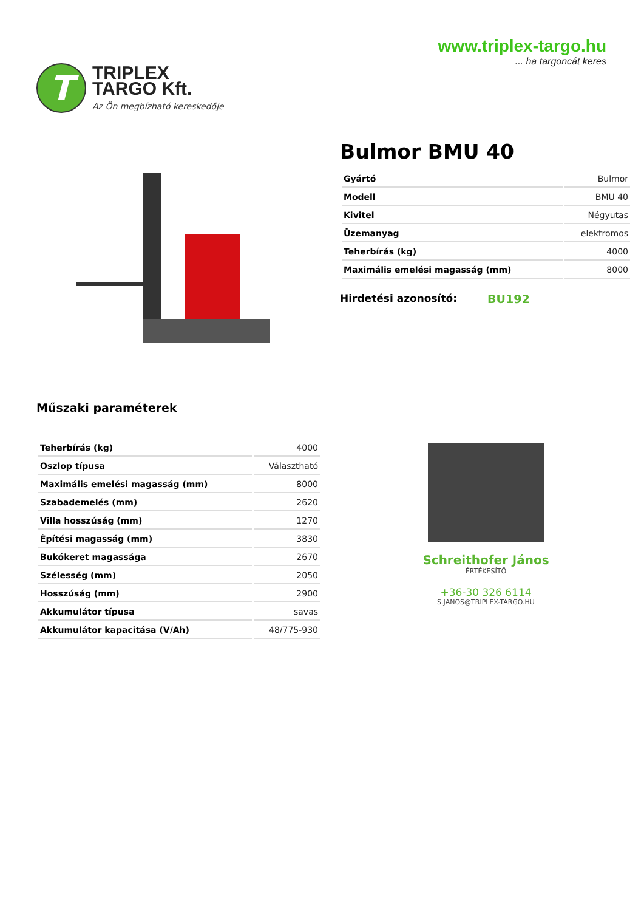T
TRIPLEX
TARGO Kft.
Az Ön megbízható kereskedője
www.triplex-targo.hu
... ha targoncát keres
Bulmor BMU 40
| Gyártó | Bulmor |
| Modell | BMU 40 |
| Kivitel | Négyutas |
| Üzemanyag | elektromos |
| Teherbírás (kg) | 4000 |
| Maximális emelési magasság (mm) | 8000 |
Hirdetési azonosító: BU192
Műszaki paraméterek
| Teherbírás (kg) | 4000 |
| Oszlop típusa | Választható |
| Maximális emelési magasság (mm) | 8000 |
| Szabademelés (mm) | 2620 |
| Villa hosszúság (mm) | 1270 |
| Építési magasság (mm) | 3830 |
| Bukókeret magassága | 2670 |
| Szélesség (mm) | 2050 |
| Hosszúság (mm) | 2900 |
| Akkumulátor típusa | savas |
| Akkumulátor kapacitása (V/Ah) | 48/775-930 |
Schreithofer János
ÉRTÉKESÍTŐ
+36-30 326 6114
S.JANOS@TRIPLEX-TARGO.HU